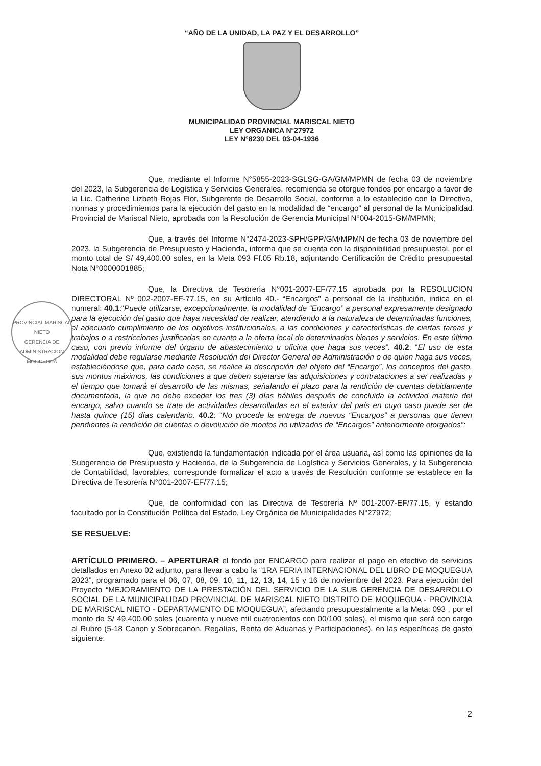“AÑO DE LA UNIDAD, LA PAZ Y EL DESARROLLO”
MUNICIPALIDAD PROVINCIAL MARISCAL NIETO
LEY ORGANICA N°27972
LEY N°8230 DEL 03-04-1936
Que, mediante el Informe N°5855-2023-SGLSG-GA/GM/MPMN de fecha 03 de noviembre del 2023, la Subgerencia de Logística y Servicios Generales, recomienda se otorgue fondos por encargo a favor de la Lic. Catherine Lizbeth Rojas Flor, Subgerente de Desarrollo Social, conforme a lo establecido con la Directiva, normas y procedimientos para la ejecución del gasto en la modalidad de “encargo” al personal de la Municipalidad Provincial de Mariscal Nieto, aprobada con la Resolución de Gerencia Municipal N°004-2015-GM/MPMN;
Que, a través del Informe N°2474-2023-SPH/GPP/GM/MPMN de fecha 03 de noviembre del 2023, la Subgerencia de Presupuesto y Hacienda, informa que se cuenta con la disponibilidad presupuestal, por el monto total de S/ 49,400.00 soles, en la Meta 093 Ff.05 Rb.18, adjuntando Certificación de Crédito presupuestal Nota N°0000001885;
PROVINCIAL MARISCAL NIETO
GERENCIA DE
ADMINISTRACION
MOQUEGUA
Que, la Directiva de Tesorería N°001-2007-EF/77.15 aprobada por la RESOLUCION DIRECTORAL Nº 002-2007-EF-77.15, en su Artículo 40.- “Encargos” a personal de la institución, indica en el numeral: 40.1:“Puede utilizarse, excepcionalmente, la modalidad de “Encargo” a personal expresamente designado para la ejecución del gasto que haya necesidad de realizar, atendiendo a la naturaleza de determinadas funciones, al adecuado cumplimiento de los objetivos institucionales, a las condiciones y características de ciertas tareas y trabajos o a restricciones justificadas en cuanto a la oferta local de determinados bienes y servicios. En este último caso, con previo informe del órgano de abastecimiento u oficina que haga sus veces”. 40.2: “El uso de esta modalidad debe regularse mediante Resolución del Director General de Administración o de quien haga sus veces, estableciéndose que, para cada caso, se realice la descripción del objeto del “Encargo”, los conceptos del gasto, sus montos máximos, las condiciones a que deben sujetarse las adquisiciones y contrataciones a ser realizadas y el tiempo que tomará el desarrollo de las mismas, señalando el plazo para la rendición de cuentas debidamente documentada, la que no debe exceder los tres (3) días hábiles después de concluida la actividad materia del encargo, salvo cuando se trate de actividades desarrolladas en el exterior del país en cuyo caso puede ser de hasta quince (15) días calendario. 40.2: “No procede la entrega de nuevos “Encargos” a personas que tienen pendientes la rendición de cuentas o devolución de montos no utilizados de “Encargos” anteriormente otorgados”;
Que, existiendo la fundamentación indicada por el área usuaria, así como las opiniones de la Subgerencia de Presupuesto y Hacienda, de la Subgerencia de Logística y Servicios Generales, y la Subgerencia de Contabilidad, favorables, corresponde formalizar el acto a través de Resolución conforme se establece en la Directiva de Tesorería N°001-2007-EF/77.15;
Que, de conformidad con las Directiva de Tesorería Nº 001-2007-EF/77.15, y estando facultado por la Constitución Política del Estado, Ley Orgánica de Municipalidades N°27972;
SE RESUELVE:
ARTÍCULO PRIMERO. – APERTURAR el fondo por ENCARGO para realizar el pago en efectivo de servicios detallados en Anexo 02 adjunto, para llevar a cabo la “1RA FERIA INTERNACIONAL DEL LIBRO DE MOQUEGUA 2023”, programado para el 06, 07, 08, 09, 10, 11, 12, 13, 14, 15 y 16 de noviembre del 2023. Para ejecución del Proyecto “MEJORAMIENTO DE LA PRESTACIÓN DEL SERVICIO DE LA SUB GERENCIA DE DESARROLLO SOCIAL DE LA MUNICIPALIDAD PROVINCIAL DE MARISCAL NIETO DISTRITO DE MOQUEGUA - PROVINCIA DE MARISCAL NIETO - DEPARTAMENTO DE MOQUEGUA”, afectando presupuestalmente a la Meta: 093 , por el monto de S/ 49,400.00 soles (cuarenta y nueve mil cuatrocientos con 00/100 soles), el mismo que será con cargo al Rubro (5-18 Canon y Sobrecanon, Regalías, Renta de Aduanas y Participaciones), en las específicas de gasto siguiente:
2